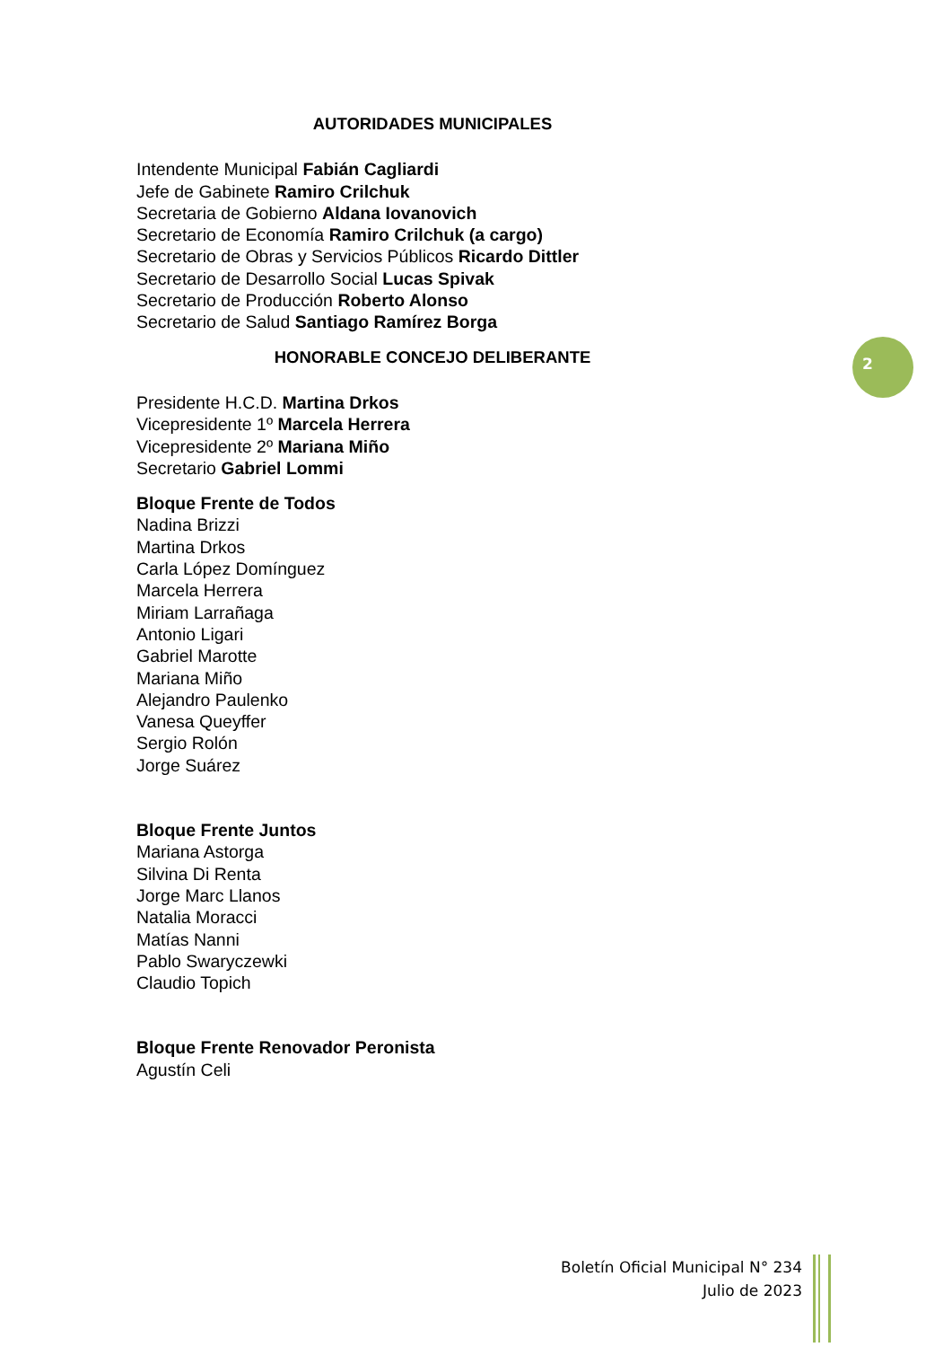AUTORIDADES MUNICIPALES
Intendente Municipal Fabián Cagliardi
Jefe de Gabinete Ramiro Crilchuk
Secretaria de Gobierno Aldana Iovanovich
Secretario de Economía Ramiro Crilchuk (a cargo)
Secretario de Obras y Servicios Públicos Ricardo Dittler
Secretario de Desarrollo Social Lucas Spivak
Secretario de Producción Roberto Alonso
Secretario de Salud Santiago Ramírez Borga
HONORABLE CONCEJO DELIBERANTE
Presidente H.C.D. Martina Drkos
Vicepresidente 1º Marcela Herrera
Vicepresidente 2º Mariana Miño
Secretario Gabriel Lommi
Bloque Frente de Todos
Nadina Brizzi
Martina Drkos
Carla López Domínguez
Marcela Herrera
Miriam Larrañaga
Antonio Ligari
Gabriel Marotte
Mariana Miño
Alejandro Paulenko
Vanesa Queyffer
Sergio Rolón
Jorge Suárez
Bloque Frente Juntos
Mariana Astorga
Silvina Di Renta
Jorge Marc Llanos
Natalia Moracci
Matías Nanni
Pablo Swaryczewki
Claudio Topich
Bloque Frente Renovador Peronista
Agustín Celi
2
Boletín Oficial Municipal N° 234
Julio de 2023